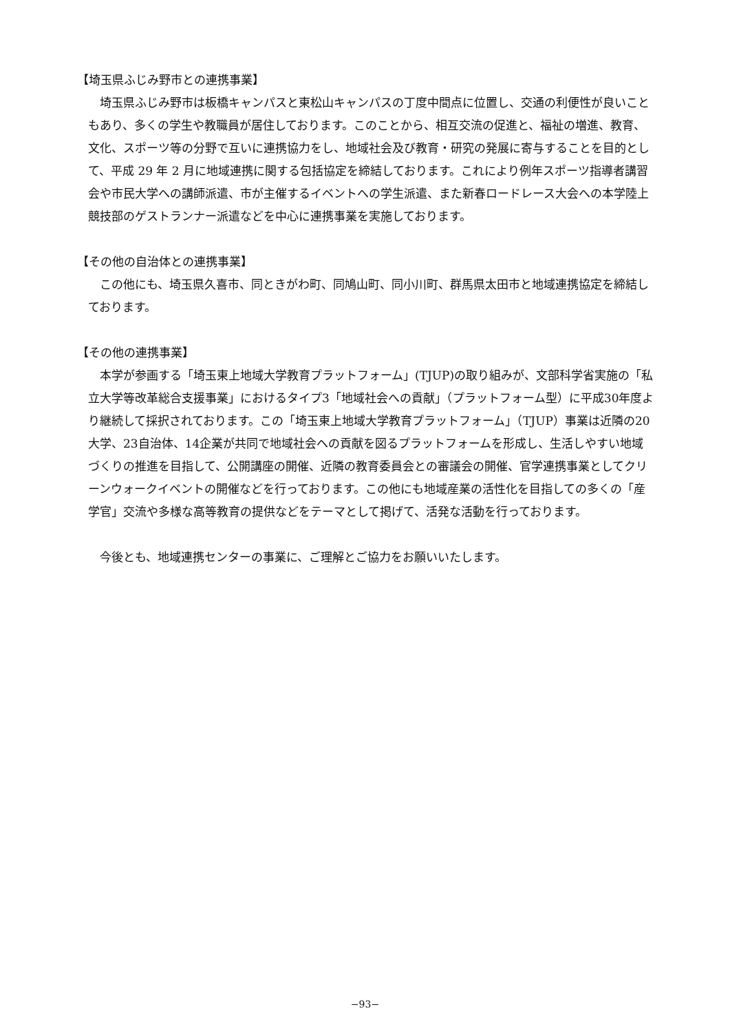【埼玉県ふじみ野市との連携事業】
埼玉県ふじみ野市は板橋キャンパスと東松山キャンパスの丁度中間点に位置し、交通の利便性が良いこともあり、多くの学生や教職員が居住しております。このことから、相互交流の促進と、福祉の増進、教育、文化、スポーツ等の分野で互いに連携協力をし、地域社会及び教育・研究の発展に寄与することを目的として、平成 29 年 2 月に地域連携に関する包括協定を締結しております。これにより例年スポーツ指導者講習会や市民大学への講師派遣、市が主催するイベントへの学生派遣、また新春ロードレース大会への本学陸上競技部のゲストランナー派遣などを中心に連携事業を実施しております。
【その他の自治体との連携事業】
この他にも、埼玉県久喜市、同ときがわ町、同鳩山町、同小川町、群馬県太田市と地域連携協定を締結しております。
【その他の連携事業】
本学が参画する「埼玉東上地域大学教育プラットフォーム」(TJUP)の取り組みが、文部科学省実施の「私立大学等改革総合支援事業」におけるタイプ3「地域社会への貢献」（プラットフォーム型）に平成30年度より継続して採択されております。この「埼玉東上地域大学教育プラットフォーム」（TJUP）事業は近隣の20大学、23自治体、14企業が共同で地域社会への貢献を図るプラットフォームを形成し、生活しやすい地域づくりの推進を目指して、公開講座の開催、近隣の教育委員会との審議会の開催、官学連携事業としてクリーンウォークイベントの開催などを行っております。この他にも地域産業の活性化を目指しての多くの「産学官」交流や多様な高等教育の提供などをテーマとして掲げて、活発な活動を行っております。
今後とも、地域連携センターの事業に、ご理解とご協力をお願いいたします。
−93−